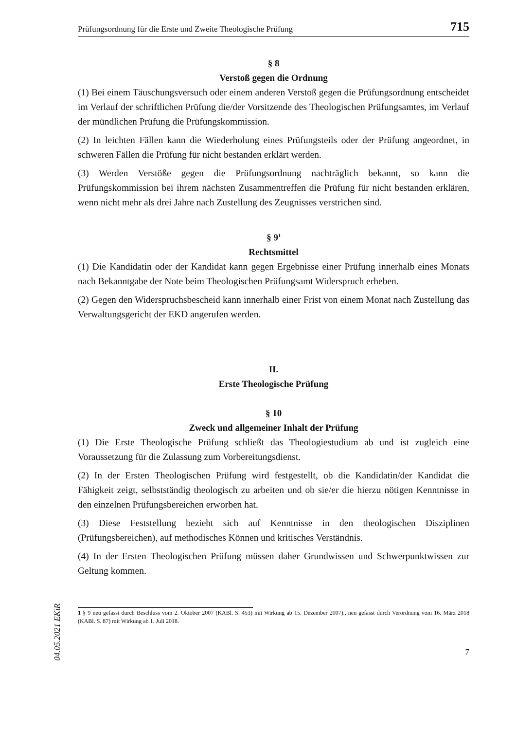Prüfungsordnung für die Erste und Zweite Theologische Prüfung 715
§ 8
Verstoß gegen die Ordnung
(1) Bei einem Täuschungsversuch oder einem anderen Verstoß gegen die Prüfungsordnung entscheidet im Verlauf der schriftlichen Prüfung die/der Vorsitzende des Theologischen Prüfungsamtes, im Verlauf der mündlichen Prüfung die Prüfungskommission.
(2) In leichten Fällen kann die Wiederholung eines Prüfungsteils oder der Prüfung angeordnet, in schweren Fällen die Prüfung für nicht bestanden erklärt werden.
(3) Werden Verstöße gegen die Prüfungsordnung nachträglich bekannt, so kann die Prüfungskommission bei ihrem nächsten Zusammentreffen die Prüfung für nicht bestanden erklären, wenn nicht mehr als drei Jahre nach Zustellung des Zeugnisses verstrichen sind.
§ 9<sup>1</sup>
Rechtsmittel
(1) Die Kandidatin oder der Kandidat kann gegen Ergebnisse einer Prüfung innerhalb eines Monats nach Bekanntgabe der Note beim Theologischen Prüfungsamt Widerspruch erheben.
(2) Gegen den Widerspruchsbescheid kann innerhalb einer Frist von einem Monat nach Zustellung das Verwaltungsgericht der EKD angerufen werden.
II.
Erste Theologische Prüfung
§ 10
Zweck und allgemeiner Inhalt der Prüfung
(1) Die Erste Theologische Prüfung schließt das Theologiestudium ab und ist zugleich eine Voraussetzung für die Zulassung zum Vorbereitungsdienst.
(2) In der Ersten Theologischen Prüfung wird festgestellt, ob die Kandidatin/der Kandidat die Fähigkeit zeigt, selbstständig theologisch zu arbeiten und ob sie/er die hierzu nötigen Kenntnisse in den einzelnen Prüfungsbereichen erworben hat.
(3) Diese Feststellung bezieht sich auf Kenntnisse in den theologischen Disziplinen (Prüfungsbereichen), auf methodisches Können und kritisches Verständnis.
(4) In der Ersten Theologischen Prüfung müssen daher Grundwissen und Schwerpunktwissen zur Geltung kommen.
1 § 9 neu gefasst durch Beschluss vom 2. Oktober 2007 (KABl. S. 453) mit Wirkung ab 15. Dezember 2007)., neu gefasst durch Verordnung vom 16. März 2018 (KABl. S. 87) mit Wirkung ab 1. Juli 2018.
7
04.05.2021 EKiR